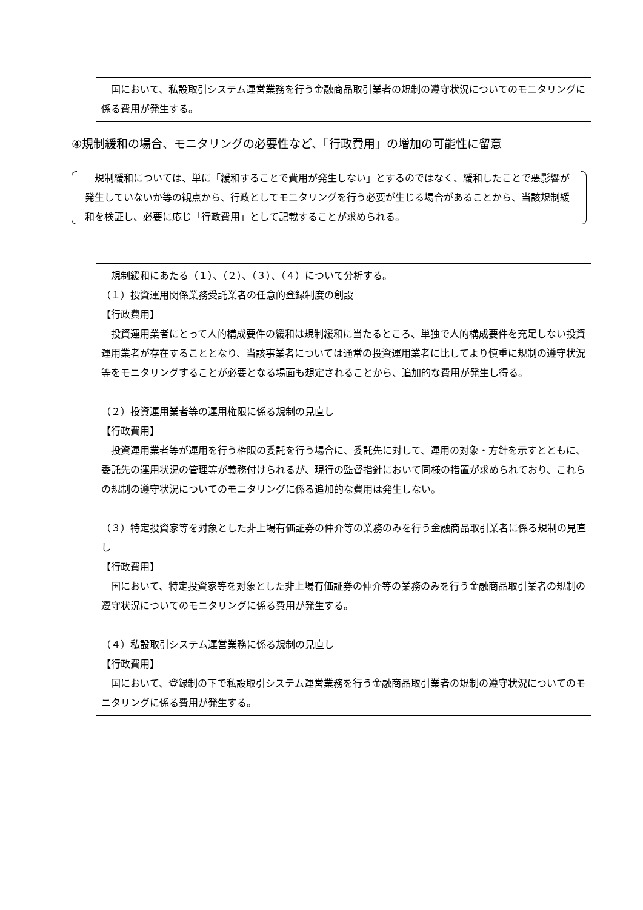国において、私設取引システム運営業務を行う金融商品取引業者の規制の遵守状況についてのモニタリングに係る費用が発生する。
④規制緩和の場合、モニタリングの必要性など、「行政費用」の増加の可能性に留意
　規制緩和については、単に「緩和することで費用が発生しない」とするのではなく、緩和したことで悪影響が発生していないか等の観点から、行政としてモニタリングを行う必要が生じる場合があることから、当該規制緩和を検証し、必要に応じ「行政費用」として記載することが求められる。
　規制緩和にあたる（１）、（２）、（３）、（４）について分析する。
（１）投資運用関係業務受託業者の任意的登録制度の創設
【行政費用】
　投資運用業者にとって人的構成要件の緩和は規制緩和に当たるところ、単独で人的構成要件を充足しない投資運用業者が存在することとなり、当該事業者については通常の投資運用業者に比してより慎重に規制の遵守状況等をモニタリングすることが必要となる場面も想定されることから、追加的な費用が発生し得る。
（２）投資運用業者等の運用権限に係る規制の見直し
【行政費用】
　投資運用業者等が運用を行う権限の委託を行う場合に、委託先に対して、運用の対象・方針を示すとともに、委託先の運用状況の管理等が義務付けられるが、現行の監督指針において同様の措置が求められており、これらの規制の遵守状況についてのモニタリングに係る追加的な費用は発生しない。
（３）特定投資家等を対象とした非上場有価証券の仲介等の業務のみを行う金融商品取引業者に係る規制の見直し
【行政費用】
　国において、特定投資家等を対象とした非上場有価証券の仲介等の業務のみを行う金融商品取引業者の規制の遵守状況についてのモニタリングに係る費用が発生する。
（４）私設取引システム運営業務に係る規制の見直し
【行政費用】
　国において、登録制の下で私設取引システム運営業務を行う金融商品取引業者の規制の遵守状況についてのモニタリングに係る費用が発生する。